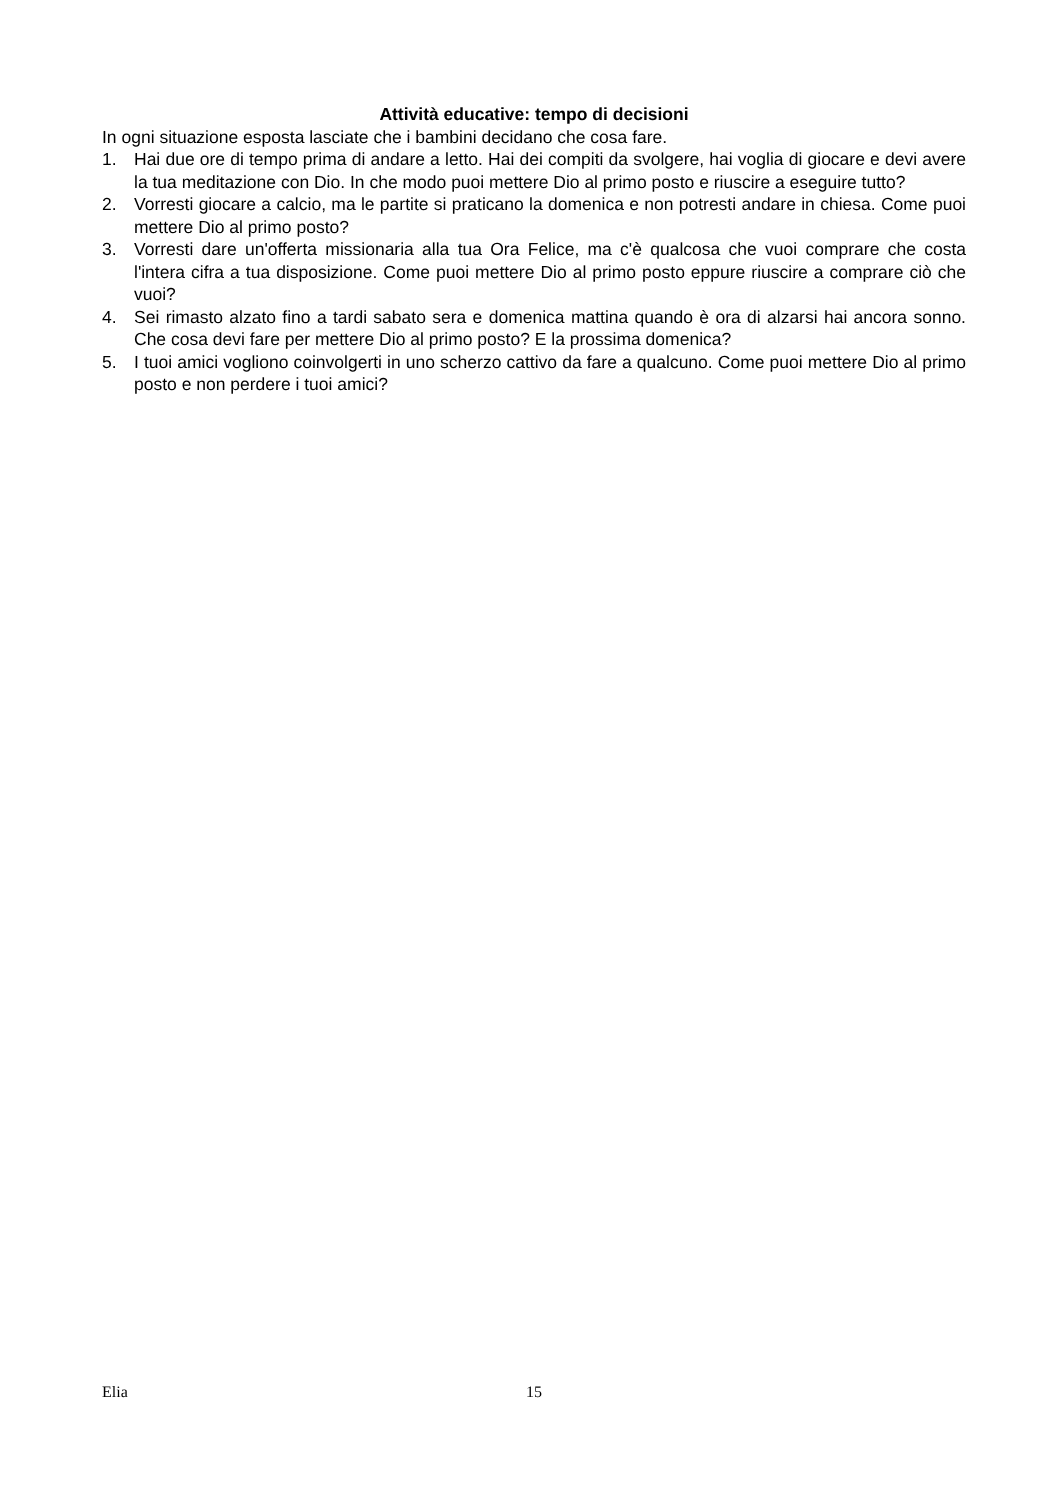Attività educative: tempo di decisioni
In ogni situazione esposta lasciate che i bambini decidano che cosa fare.
1. Hai due ore di tempo prima di andare a letto. Hai dei compiti da svolgere, hai voglia di giocare e devi avere la tua meditazione con Dio. In che modo puoi mettere Dio al primo posto e riuscire a eseguire tutto?
2. Vorresti giocare a calcio, ma le partite si praticano la domenica e non potresti andare in chiesa. Come puoi mettere Dio al primo posto?
3. Vorresti dare un'offerta missionaria alla tua Ora Felice, ma c'è qualcosa che vuoi comprare che costa l'intera cifra a tua disposizione. Come puoi mettere Dio al primo posto eppure riuscire a comprare ciò che vuoi?
4. Sei rimasto alzato fino a tardi sabato sera e domenica mattina quando è ora di alzarsi hai ancora sonno. Che cosa devi fare per mettere Dio al primo posto? E la prossima domenica?
5. I tuoi amici vogliono coinvolgerti in uno scherzo cattivo da fare a qualcuno. Come puoi mettere Dio al primo posto e non perdere i tuoi amici?
Elia 15